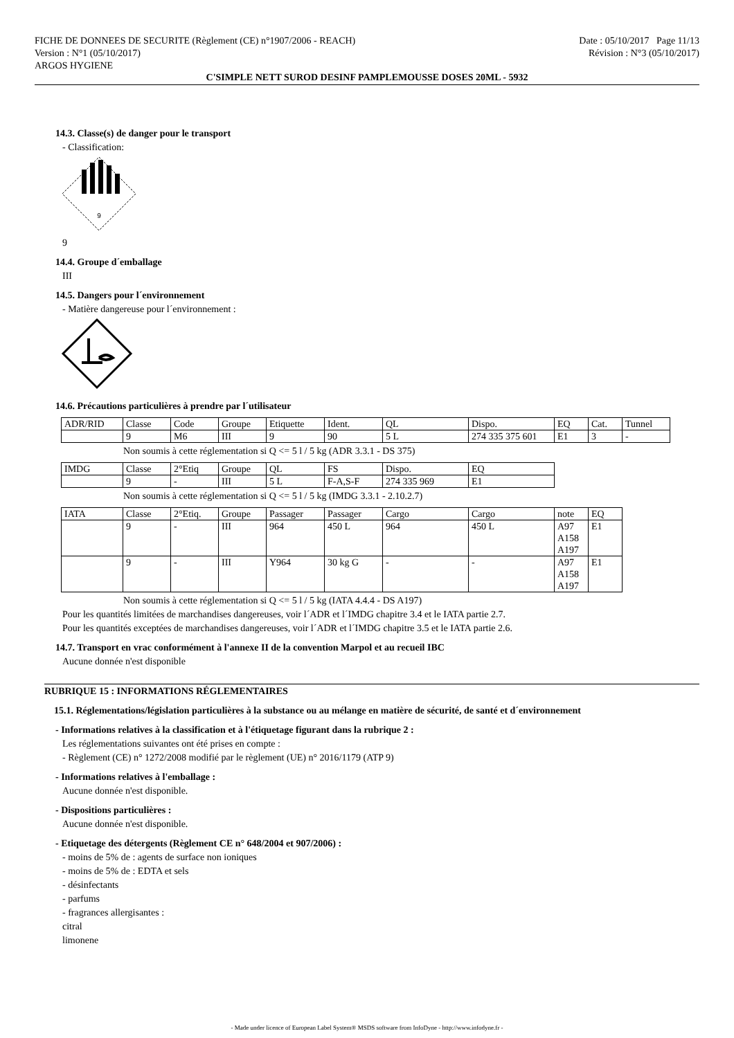FICHE DE DONNEES DE SECURITE (Règlement (CE) n°1907/2006 - REACH)
Version : N°1 (05/10/2017)
ARGOS HYGIENE
Date : 05/10/2017 Page 11/13
Révision : N°3 (05/10/2017)
C'SIMPLE NETT SUROD DESINF PAMPLEMOUSSE DOSES 20ML - 5932
14.3. Classe(s) de danger pour le transport
- Classification:
9
9
14.4. Groupe d´emballage
III
14.5. Dangers pour l´environnement
- Matière dangereuse pour l´environnement :
14.6. Précautions particulières à prendre par l´utilisateur
| ADR/RID | Classe | Code | Groupe | Etiquette | Ident. | QL | Dispo. | EQ | Cat. | Tunnel |
| | 9 | M6 | III | 9 | 90 | 5 L | 274 335 375 601 | E1 | 3 | - |
Non soumis à cette réglementation si Q <= 5 l / 5 kg (ADR 3.3.1 - DS 375)
| IMDG | Classe | 2°Etiq | Groupe | QL | FS | Dispo. | EQ |
| | 9 | - | III | 5 L | F-A,S-F | 274 335 969 | E1 |
Non soumis à cette réglementation si Q <= 5 l / 5 kg (IMDG 3.3.1 - 2.10.2.7)
| IATA | Classe | 2°Etiq. | Groupe | Passager | Passager | Cargo | Cargo | note | EQ |
| | 9 | - | III | 964 | 450 L | 964 | 450 L | A97 A158 A197 | E1 |
| | 9 | - | III | Y964 | 30 kg G | - | - | A97 A158 A197 | E1 |
Non soumis à cette réglementation si Q <= 5 l / 5 kg (IATA 4.4.4 - DS A197)
Pour les quantités limitées de marchandises dangereuses, voir l´ADR et l´IMDG chapitre 3.4 et le IATA partie 2.7.
Pour les quantités exceptées de marchandises dangereuses, voir l´ADR et l´IMDG chapitre 3.5 et le IATA partie 2.6.
14.7. Transport en vrac conformément à l'annexe II de la convention Marpol et au recueil IBC
Aucune donnée n'est disponible
RUBRIQUE 15 : INFORMATIONS RÉGLEMENTAIRES
15.1. Réglementations/législation particulières à la substance ou au mélange en matière de sécurité, de santé et d´environnement
- Informations relatives à la classification et à l'étiquetage figurant dans la rubrique 2 :
Les réglementations suivantes ont été prises en compte :
- Règlement (CE) n° 1272/2008 modifié par le règlement (UE) n° 2016/1179 (ATP 9)
- Informations relatives à l'emballage :
Aucune donnée n'est disponible.
- Dispositions particulières :
Aucune donnée n'est disponible.
- Etiquetage des détergents (Règlement CE n° 648/2004 et 907/2006) :
- moins de 5% de : agents de surface non ioniques
- moins de 5% de : EDTA et sels
- désinfectants
- parfums
- fragrances allergisantes :
citral
limonene
- Made under licence of European Label System® MSDS software from InfoDyne - http://www.infodyne.fr -